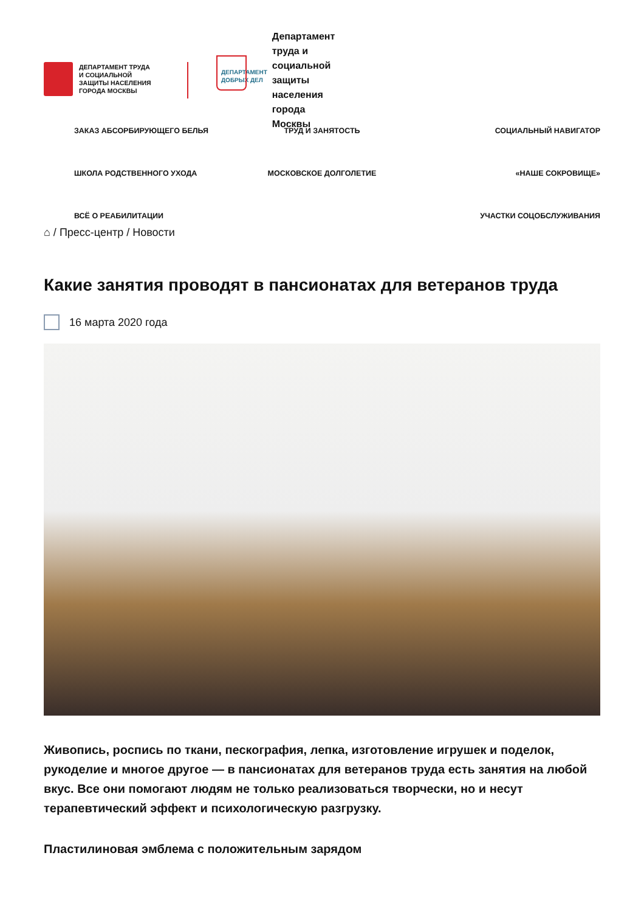ДЕПАРТАМЕНТ ТРУДА
И СОЦИАЛЬНОЙ
ЗАЩИТЫ НАСЕЛЕНИЯ
ГОРОДА МОСКВЫ
ДЕПАРТАМЕНТ
ДОБРЫХ ДЕЛ
Департамент
труда и
социальной
защиты
населения
города
Москвы
ЗАКАЗ АБСОРБИРУЮЩЕГО БЕЛЬЯ
ТРУД И ЗАНЯТОСТЬ
СОЦИАЛЬНЫЙ НАВИГАТОР
ШКОЛА РОДСТВЕННОГО УХОДА
МОСКОВСКОЕ ДОЛГОЛЕТИЕ
«НАШЕ СОКРОВИЩЕ»
ВСЁ О РЕАБИЛИТАЦИИ
УЧАСТКИ СОЦОБСЛУЖИВАНИЯ
⌂ / Пресс-центр / Новости
Какие занятия проводят в пансионатах для ветеранов труда
16 марта 2020 года
Живопись, роспись по ткани, пескография, лепка, изготовление игрушек и поделок, рукоделие и многое другое — в пансионатах для ветеранов труда есть занятия на любой вкус. Все они помогают людям не только реализоваться творчески, но и несут терапевтический эффект и психологическую разгрузку.
Пластилиновая эмблема с положительным зарядом